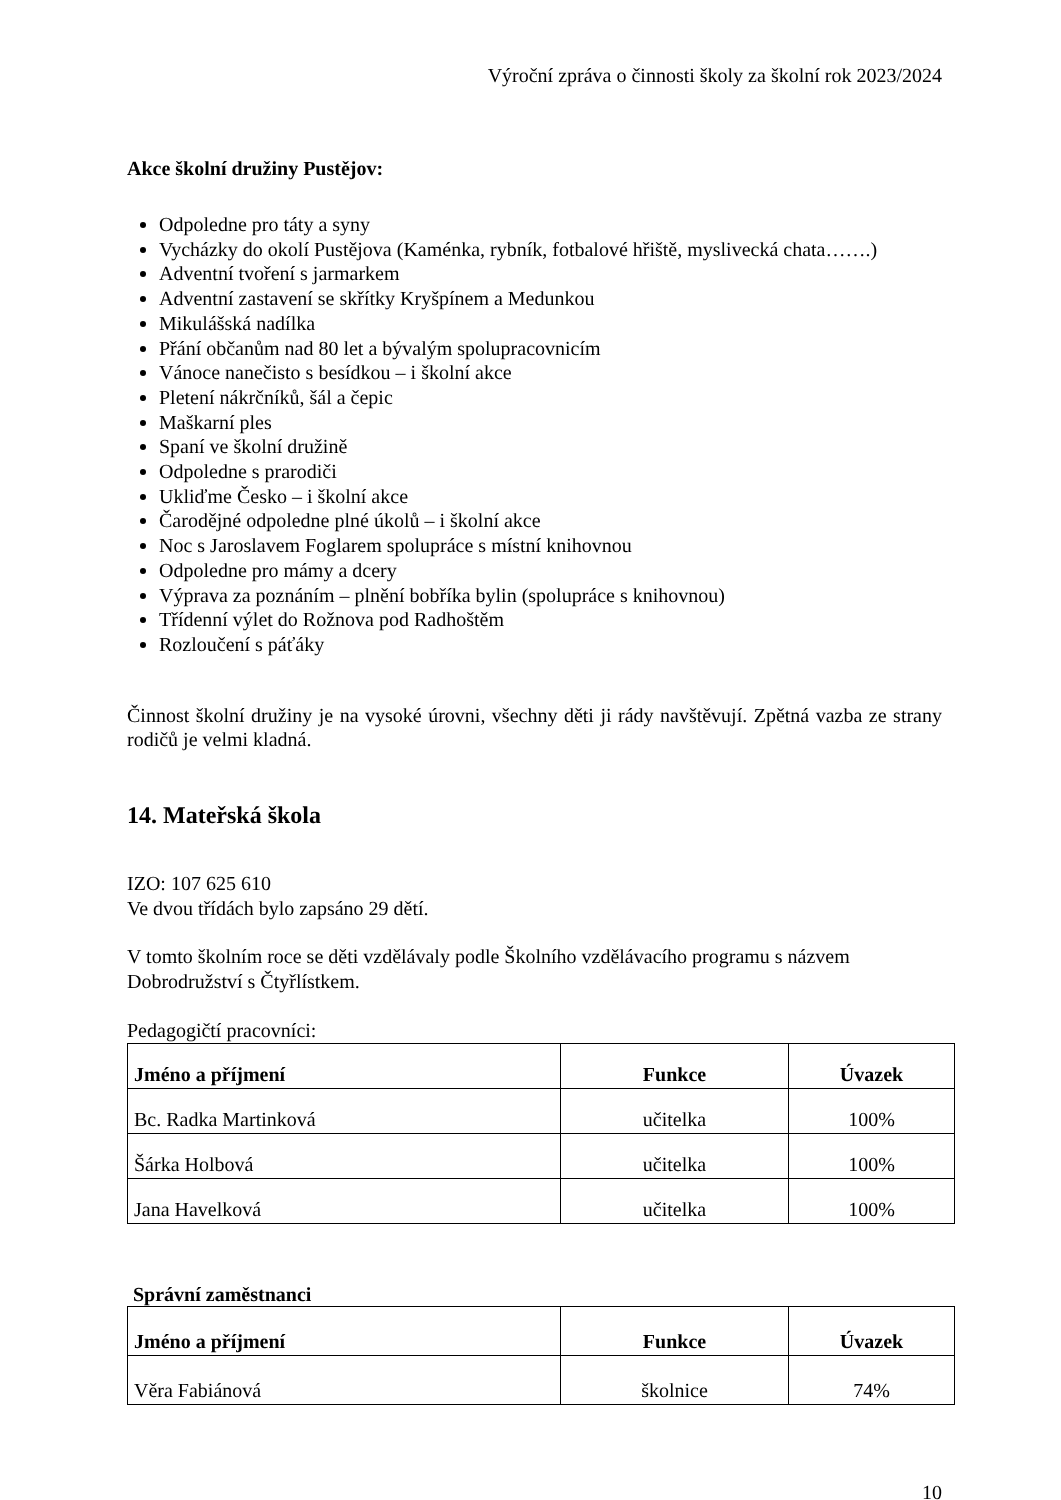Výroční zpráva o činnosti školy za školní rok 2023/2024
Akce školní družiny Pustějov:
Odpoledne pro táty a syny
Vycházky do okolí Pustějova (Kaménka, rybník, fotbalové hřiště, myslivecká chata…….)
Adventní tvoření s jarmarkem
Adventní zastavení se skřítky Kryšpínem a Medunkou
Mikulášská nadílka
Přání občanům nad 80 let a bývalým spolupracovnicím
Vánoce nanečisto s besídkou – i školní akce
Pletení nákrčníků, šál a čepic
Maškarní ples
Spaní ve školní družině
Odpoledne s prarodiči
Ukliďme Česko – i školní akce
Čarodějné odpoledne plné úkolů – i školní akce
Noc s Jaroslavem Foglarem spolupráce s místní knihovnou
Odpoledne pro mámy a dcery
Výprava za poznáním – plnění bobříka bylin (spolupráce s knihovnou)
Třídenní výlet do Rožnova pod Radhoštěm
Rozloučení s páťáky
Činnost školní družiny je na vysoké úrovni, všechny děti ji rády navštěvují. Zpětná vazba ze strany rodičů je velmi kladná.
14. Mateřská škola
IZO: 107 625 610
Ve dvou třídách bylo zapsáno 29 dětí.
V tomto školním roce se děti vzdělávaly podle Školního vzdělávacího programu s názvem Dobrodružství s Čtyřlístkem.
Pedagogičtí pracovníci:
| Jméno a příjmení | Funkce | Úvazek |
| --- | --- | --- |
| Bc. Radka Martinková | učitelka | 100% |
| Šárka Holbová | učitelka | 100% |
| Jana Havelková | učitelka | 100% |
Správní zaměstnanci
| Jméno a příjmení | Funkce | Úvazek |
| --- | --- | --- |
| Věra Fabiánová | školnice | 74% |
10